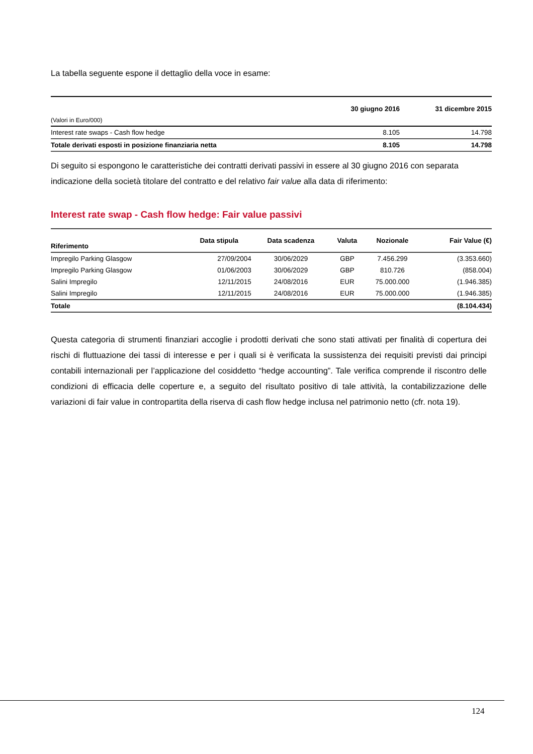La tabella seguente espone il dettaglio della voce in esame:
| | 30 giugno 2016 | 31 dicembre 2015 |
| --- | --- | --- |
| (Valori in Euro/000) | | |
| Interest rate swaps - Cash flow hedge | 8.105 | 14.798 |
| Totale derivati esposti in posizione finanziaria netta | 8.105 | 14.798 |
Di seguito si espongono le caratteristiche dei contratti derivati passivi in essere al 30 giugno 2016 con separata indicazione della società titolare del contratto e del relativo fair value alla data di riferimento:
Interest rate swap - Cash flow hedge: Fair value passivi
| Riferimento | Data stipula | Data scadenza | Valuta | Nozionale | Fair Value (€) |
| --- | --- | --- | --- | --- | --- |
| Impregilo Parking Glasgow | 27/09/2004 | 30/06/2029 | GBP | 7.456.299 | (3.353.660) |
| Impregilo Parking Glasgow | 01/06/2003 | 30/06/2029 | GBP | 810.726 | (858.004) |
| Salini Impregilo | 12/11/2015 | 24/08/2016 | EUR | 75.000.000 | (1.946.385) |
| Salini Impregilo | 12/11/2015 | 24/08/2016 | EUR | 75.000.000 | (1.946.385) |
| Totale | | | | | (8.104.434) |
Questa categoria di strumenti finanziari accoglie i prodotti derivati che sono stati attivati per finalità di copertura dei rischi di fluttuazione dei tassi di interesse e per i quali si è verificata la sussistenza dei requisiti previsti dai principi contabili internazionali per l’applicazione del cosiddetto “hedge accounting”. Tale verifica comprende il riscontro delle condizioni di efficacia delle coperture e, a seguito del risultato positivo di tale attività, la contabilizzazione delle variazioni di fair value in contropartita della riserva di cash flow hedge inclusa nel patrimonio netto (cfr. nota 19).
124